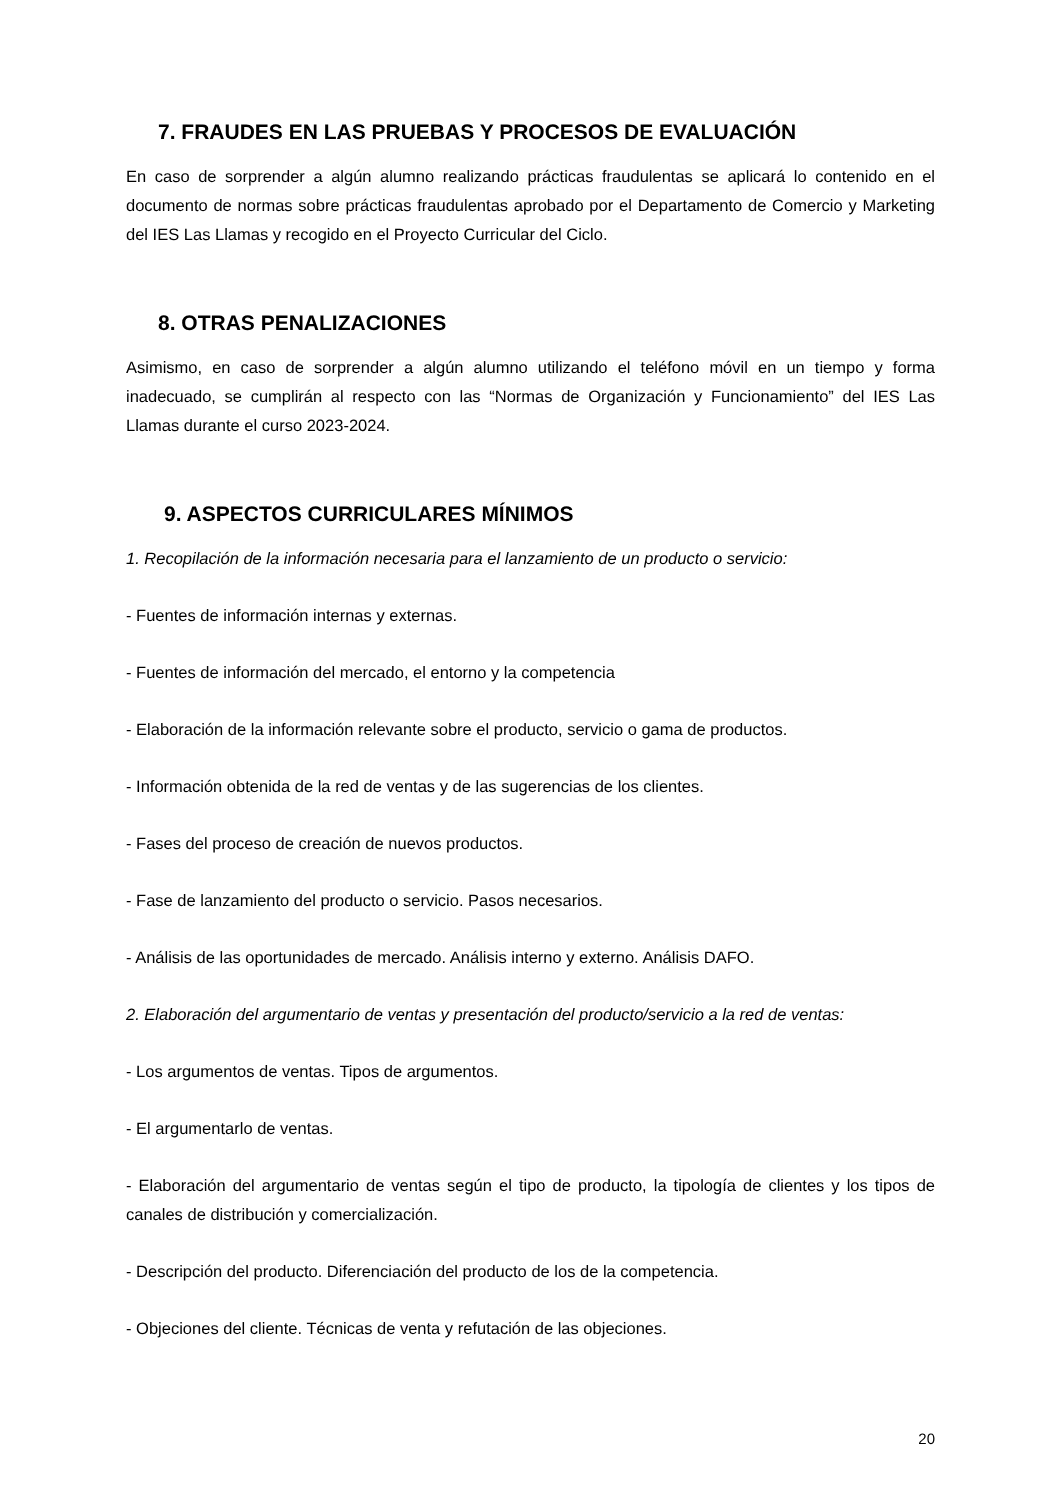7. FRAUDES EN LAS PRUEBAS Y PROCESOS DE EVALUACIÓN
En caso de sorprender a algún alumno realizando prácticas fraudulentas se aplicará lo contenido en el documento de normas sobre prácticas fraudulentas aprobado por el Departamento de Comercio y Marketing del IES Las Llamas y recogido en el Proyecto Curricular del Ciclo.
8. OTRAS PENALIZACIONES
Asimismo, en caso de sorprender a algún alumno utilizando el teléfono móvil en un tiempo y forma inadecuado, se cumplirán al respecto con las “Normas de Organización y Funcionamiento” del IES Las Llamas durante el curso 2023-2024.
9. ASPECTOS CURRICULARES MÍNIMOS
1. Recopilación de la información necesaria para el lanzamiento de un producto o servicio:
- Fuentes de información internas y externas.
- Fuentes de información del mercado, el entorno y la competencia
- Elaboración de la información relevante sobre el producto, servicio o gama de productos.
- Información obtenida de la red de ventas y de las sugerencias de los clientes.
- Fases del proceso de creación de nuevos productos.
- Fase de lanzamiento del producto o servicio. Pasos necesarios.
- Análisis de las oportunidades de mercado. Análisis interno y externo. Análisis DAFO.
2. Elaboración del argumentario de ventas y presentación del producto/servicio a la red de ventas:
- Los argumentos de ventas. Tipos de argumentos.
- El argumentarlo de ventas.
- Elaboración del argumentario de ventas según el tipo de producto, la tipología de clientes y los tipos de canales de distribución y comercialización.
- Descripción del producto. Diferenciación del producto de los de la competencia.
- Objeciones del cliente. Técnicas de venta y refutación de las objeciones.
20